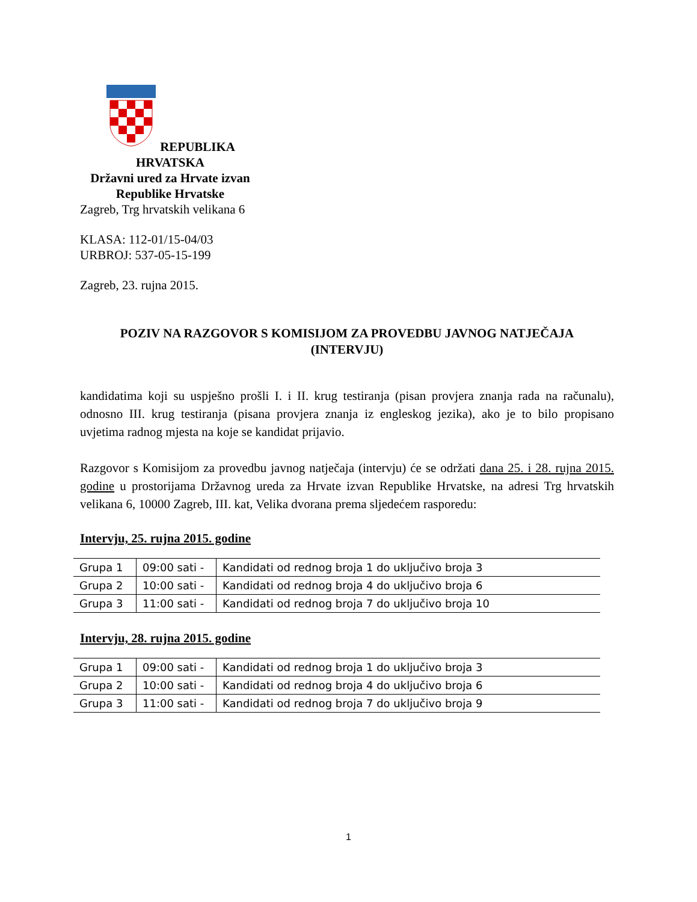REPUBLIKA HRVATSKA
Državni ured za Hrvate izvan
Republike Hrvatske
Zagreb, Trg hrvatskih velikana 6
KLASA: 112-01/15-04/03
URBROJ: 537-05-15-199
Zagreb, 23. rujna 2015.
POZIV NA RAZGOVOR S KOMISIJOM ZA PROVEDBU JAVNOG NATJEČAJA
(INTERVJU)
kandidatima koji su uspješno prošli I. i II. krug testiranja (pisan provjera znanja rada na računalu), odnosno III. krug testiranja (pisana provjera znanja iz engleskog jezika), ako je to bilo propisano uvjetima radnog mjesta na koje se kandidat prijavio.
Razgovor s Komisijom za provedbu javnog natječaja (intervju) će se održati dana 25. i 28. rujna 2015. godine u prostorijama Državnog ureda za Hrvate izvan Republike Hrvatske, na adresi Trg hrvatskih velikana 6, 10000 Zagreb, III. kat, Velika dvorana prema sljedećem rasporedu:
Intervju, 25. rujna 2015. godine
| Grupa 1 | 09:00 sati - | Kandidati od rednog broja 1 do uključivo broja 3 |
| Grupa 2 | 10:00 sati - | Kandidati od rednog broja 4 do uključivo broja 6 |
| Grupa 3 | 11:00 sati - | Kandidati od rednog broja 7 do uključivo broja 10 |
Intervju, 28. rujna 2015. godine
| Grupa 1 | 09:00 sati - | Kandidati od rednog broja 1 do uključivo broja 3 |
| Grupa 2 | 10:00 sati - | Kandidati od rednog broja 4 do uključivo broja 6 |
| Grupa 3 | 11:00 sati - | Kandidati od rednog broja 7 do uključivo broja 9 |
1